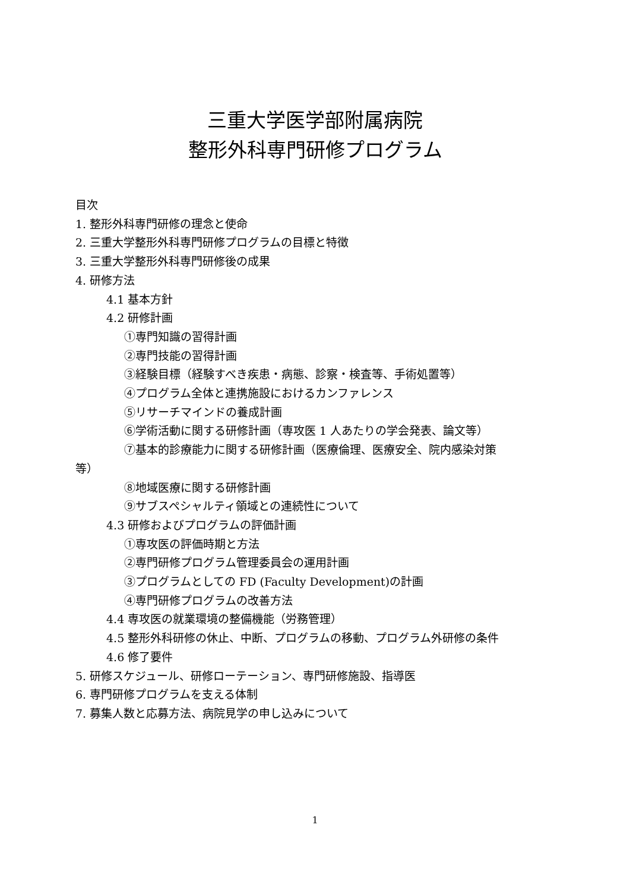三重大学医学部附属病院
整形外科専門研修プログラム
目次
1. 整形外科専門研修の理念と使命
2. 三重大学整形外科専門研修プログラムの目標と特徴
3. 三重大学整形外科専門研修後の成果
4. 研修方法
4.1 基本方針
4.2 研修計画
①専門知識の習得計画
②専門技能の習得計画
③経験目標（経験すべき疾患・病態、診察・検査等、手術処置等）
④プログラム全体と連携施設におけるカンファレンス
⑤リサーチマインドの養成計画
⑥学術活動に関する研修計画（専攻医 1 人あたりの学会発表、論文等）
⑦基本的診療能力に関する研修計画（医療倫理、医療安全、院内感染対策
等）
⑧地域医療に関する研修計画
⑨サブスペシャルティ領域との連続性について
4.3 研修およびプログラムの評価計画
①専攻医の評価時期と方法
②専門研修プログラム管理委員会の運用計画
③プログラムとしての FD (Faculty Development)の計画
④専門研修プログラムの改善方法
4.4 専攻医の就業環境の整備機能（労務管理）
4.5 整形外科研修の休止、中断、プログラムの移動、プログラム外研修の条件
4.6 修了要件
5. 研修スケジュール、研修ローテーション、専門研修施設、指導医
6. 専門研修プログラムを支える体制
7. 募集人数と応募方法、病院見学の申し込みについて
1